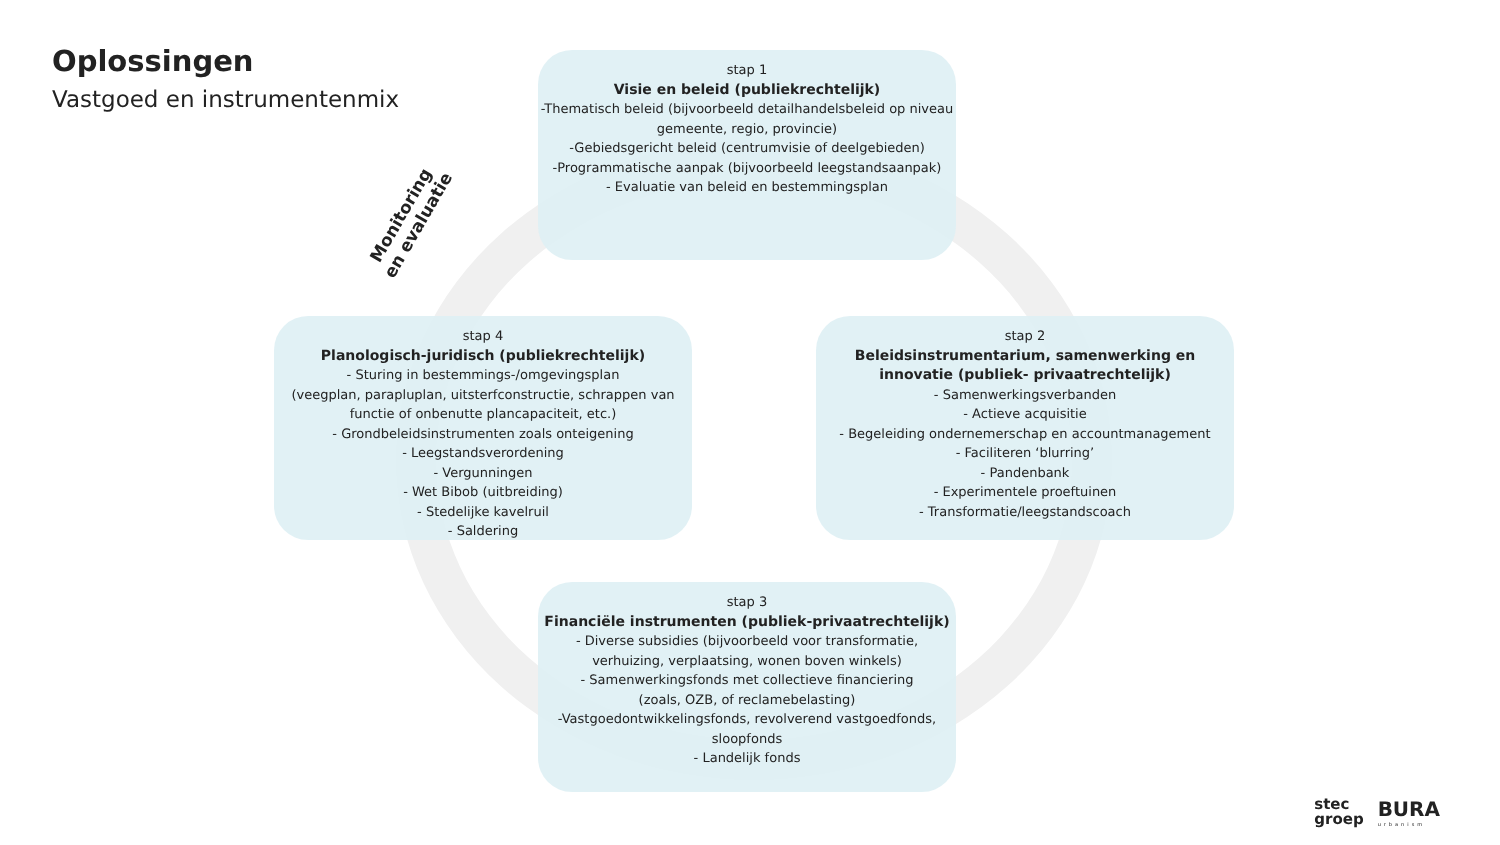Oplossingen
Vastgoed en instrumentenmix
Monitoring
en evaluatie
stap 1
Visie en beleid (publiekrechtelijk)
-Thematisch beleid (bijvoorbeeld detailhandelsbeleid op niveau gemeente, regio, provincie)
-Gebiedsgericht beleid (centrumvisie of deelgebieden)
-Programmatische aanpak (bijvoorbeeld leegstandsaanpak)
- Evaluatie van beleid en bestemmingsplan
stap 4
Planologisch-juridisch (publiekrechtelijk)
- Sturing in bestemmings-/omgevingsplan
(veegplan, parapluplan, uitsterfconstructie, schrappen van functie of onbenutte plancapaciteit, etc.)
- Grondbeleidsinstrumenten zoals onteigening
- Leegstandsverordening
- Vergunningen
- Wet Bibob (uitbreiding)
- Stedelijke kavelruil
- Saldering
stap 2
Beleidsinstrumentarium, samenwerking en innovatie (publiek- privaatrechtelijk)
- Samenwerkingsverbanden
- Actieve acquisitie
- Begeleiding ondernemerschap en accountmanagement
- Faciliteren ‘blurring’
- Pandenbank
- Experimentele proeftuinen
- Transformatie/leegstandscoach
stap 3
Financiële instrumenten (publiek-privaatrechtelijk)
- Diverse subsidies (bijvoorbeeld voor transformatie, verhuizing, verplaatsing, wonen boven winkels)
- Samenwerkingsfonds met collectieve financiering
(zoals, OZB, of reclamebelasting)
-Vastgoedontwikkelingsfonds, revolverend vastgoedfonds, sloopfonds
- Landelijk fonds
stec
groep
BURA
urbanism